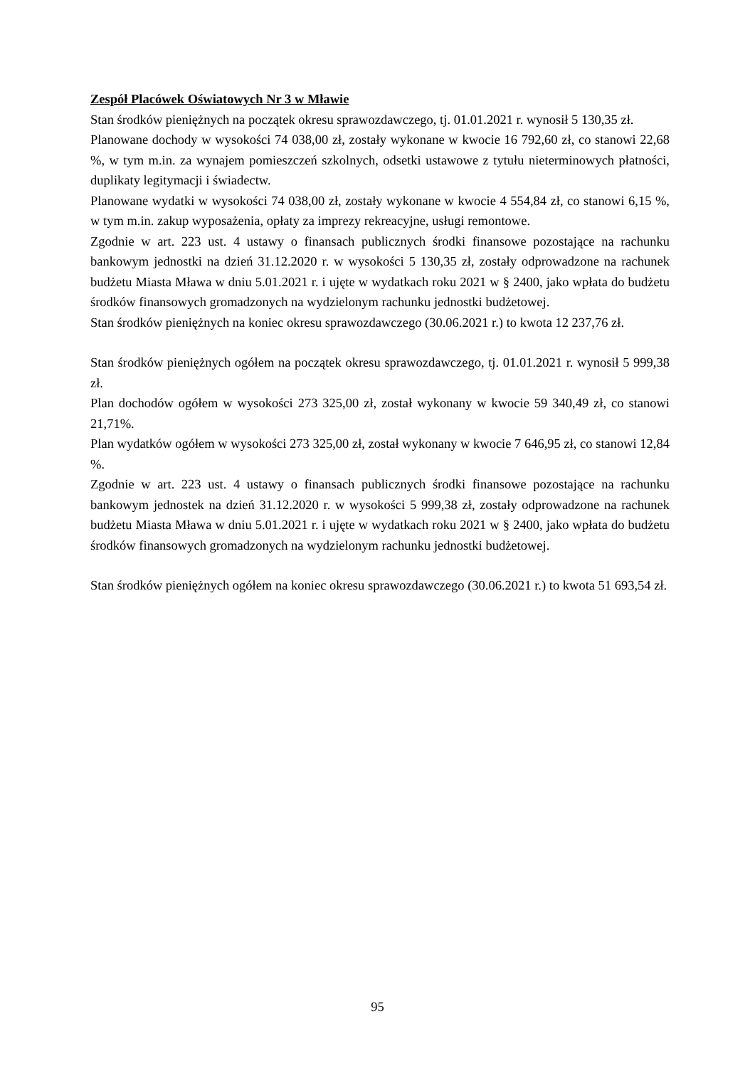Zespół Placówek Oświatowych Nr 3 w Mławie
Stan środków pieniężnych na początek okresu sprawozdawczego, tj. 01.01.2021 r. wynosił 5 130,35 zł.
Planowane dochody w wysokości 74 038,00 zł, zostały wykonane w kwocie 16 792,60 zł, co stanowi 22,68 %, w tym m.in. za wynajem pomieszczeń szkolnych, odsetki ustawowe z tytułu nieterminowych płatności, duplikaty legitymacji i świadectw.
Planowane wydatki w wysokości 74 038,00 zł, zostały wykonane w kwocie 4 554,84 zł, co stanowi 6,15 %, w tym m.in. zakup wyposażenia, opłaty za imprezy rekreacyjne, usługi remontowe.
Zgodnie w art. 223 ust. 4 ustawy o finansach publicznych środki finansowe pozostające na rachunku bankowym jednostki na dzień 31.12.2020 r. w wysokości 5 130,35 zł, zostały odprowadzone na rachunek budżetu Miasta Mława w dniu 5.01.2021 r. i ujęte w wydatkach roku 2021 w § 2400, jako wpłata do budżetu środków finansowych gromadzonych na wydzielonym rachunku jednostki budżetowej.
Stan środków pieniężnych na koniec okresu sprawozdawczego (30.06.2021 r.) to kwota 12 237,76 zł.
Stan środków pieniężnych ogółem na początek okresu sprawozdawczego, tj. 01.01.2021 r. wynosił 5 999,38 zł.
Plan dochodów ogółem w wysokości 273 325,00 zł, został wykonany w kwocie 59 340,49 zł, co stanowi 21,71%.
Plan wydatków ogółem w wysokości 273 325,00 zł, został wykonany w kwocie 7 646,95 zł, co stanowi 12,84 %.
Zgodnie w art. 223 ust. 4 ustawy o finansach publicznych środki finansowe pozostające na rachunku bankowym jednostek na dzień 31.12.2020 r. w wysokości 5 999,38 zł, zostały odprowadzone na rachunek budżetu Miasta Mława w dniu 5.01.2021 r. i ujęte w wydatkach roku 2021 w § 2400, jako wpłata do budżetu środków finansowych gromadzonych na wydzielonym rachunku jednostki budżetowej.
Stan środków pieniężnych ogółem na koniec okresu sprawozdawczego (30.06.2021 r.) to kwota 51 693,54 zł.
95